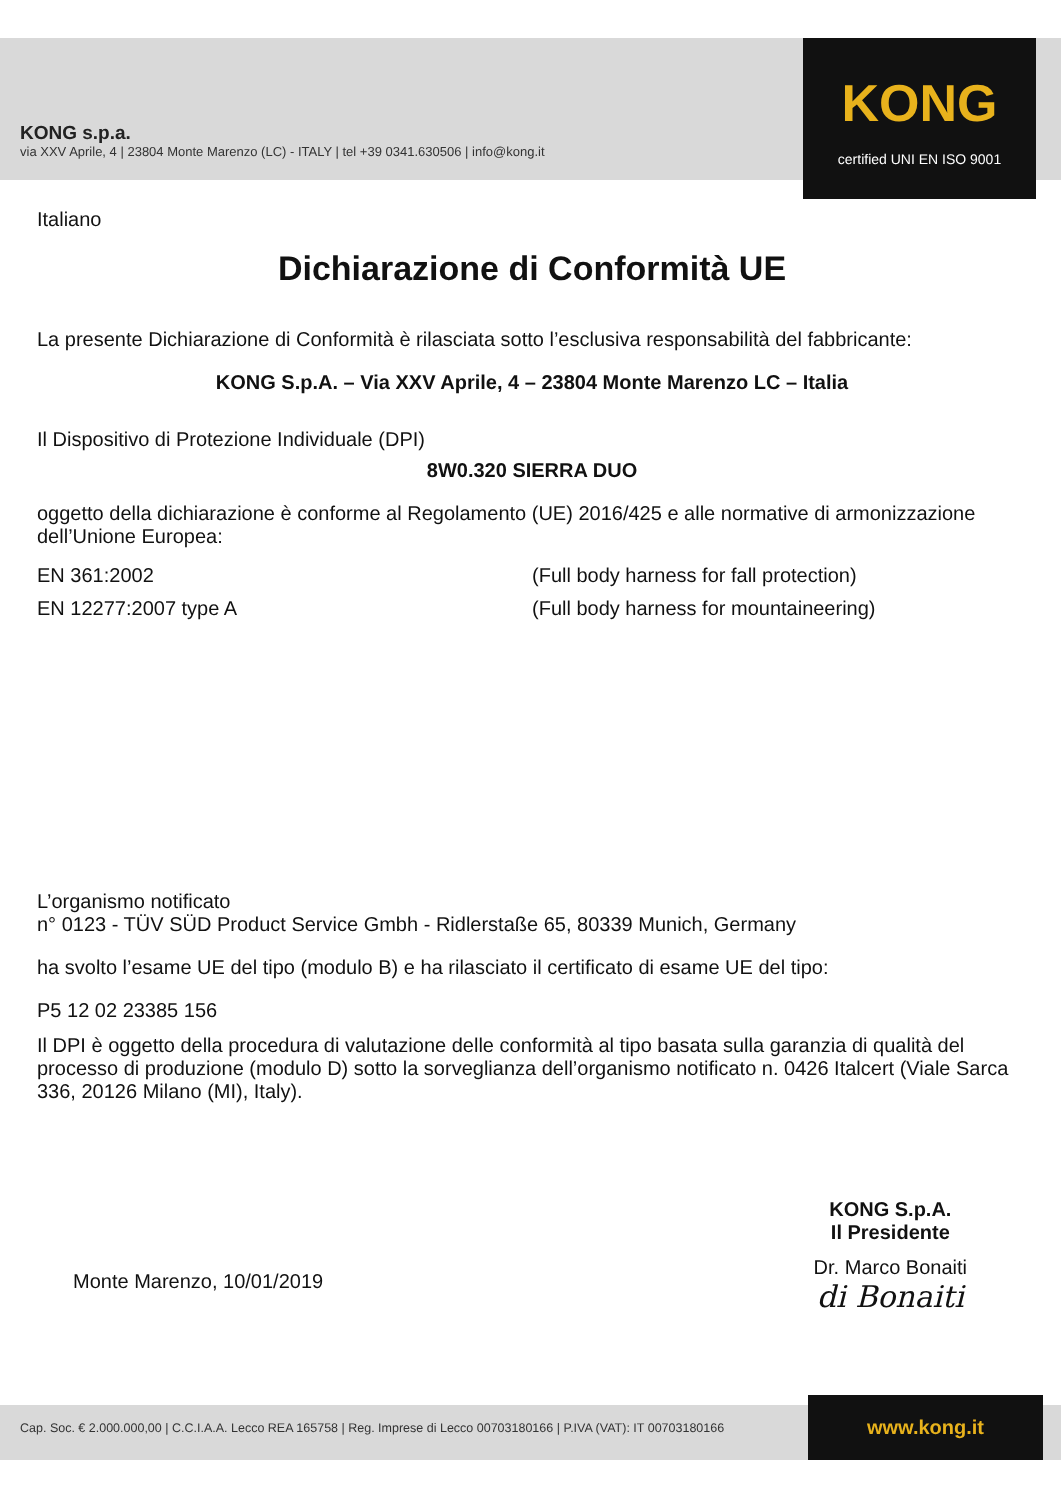KONG s.p.a.
via XXV Aprile, 4 | 23804 Monte Marenzo (LC) - ITALY | tel +39 0341.630506 | info@kong.it
KONG
certified UNI EN ISO 9001
Italiano
Dichiarazione di Conformità UE
La presente Dichiarazione di Conformità è rilasciata sotto l’esclusiva responsabilità del fabbricante:
KONG S.p.A. – Via XXV Aprile, 4 – 23804 Monte Marenzo LC – Italia
Il Dispositivo di Protezione Individuale (DPI)
8W0.320 SIERRA DUO
oggetto della dichiarazione è conforme al Regolamento (UE) 2016/425 e alle normative di armonizzazione dell’Unione Europea:
EN 361:2002 (Full body harness for fall protection)
EN 12277:2007 type A (Full body harness for mountaineering)
L’organismo notificato
n° 0123 - TÜV SÜD Product Service Gmbh - Ridlerstaße 65, 80339 Munich, Germany
ha svolto l’esame UE del tipo (modulo B) e ha rilasciato il certificato di esame UE del tipo:
P5 12 02 23385 156
Il DPI è oggetto della procedura di valutazione delle conformità al tipo basata sulla garanzia di qualità del processo di produzione (modulo D) sotto la sorveglianza dell’organismo notificato n. 0426 Italcert (Viale Sarca 336, 20126 Milano (MI), Italy).
Monte Marenzo, 10/01/2019
KONG S.p.A.
Il Presidente
Dr. Marco Bonaiti
di Bonaiti
Cap. Soc. € 2.000.000,00 | C.C.I.A.A. Lecco REA 165758 | Reg. Imprese di Lecco 00703180166 | P.IVA (VAT): IT 00703180166
www.kong.it